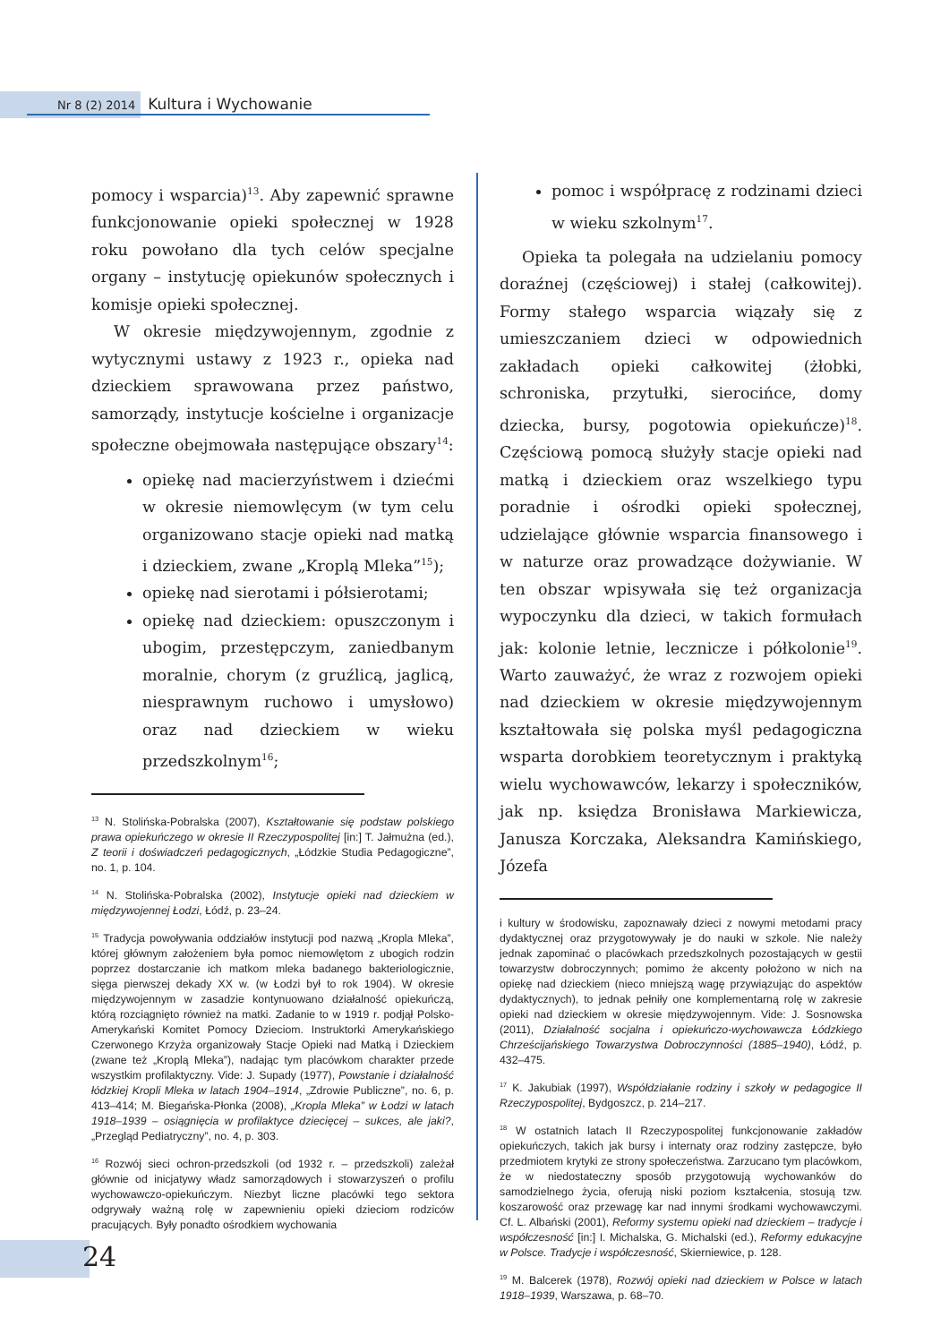Nr 8 (2) 2014 Kultura i Wychowanie
pomocy i wsparcia)<sup>13</sup>. Aby zapewnić sprawne funkcjonowanie opieki społecznej w 1928 roku powołano dla tych celów specjalne organy – instytucję opiekunów społecznych i komisje opieki społecznej.
W okresie międzywojennym, zgodnie z wytycznymi ustawy z 1923 r., opieka nad dzieckiem sprawowana przez państwo, samorządy, instytucje kościelne i organizacje społeczne obejmowała następujące obszary<sup>14</sup>:
opiekę nad macierzyństwem i dziećmi w okresie niemowlęcym (w tym celu organizowano stacje opieki nad matką i dzieckiem, zwane „Kroplą Mleka”<sup>15</sup>);
opiekę nad sierotami i półsierotami;
opiekę nad dzieckiem: opuszczonym i ubogim, przestępczym, zaniedbanym moralnie, chorym (z gruźlicą, jaglicą, niesprawnym ruchowo i umysłowo) oraz nad dzieckiem w wieku przedszkolnym<sup>16</sup>;
<sup>13</sup> N. Stolińska-Pobralska (2007), Kształtowanie się podstaw polskiego prawa opiekuńczego w okresie II Rzeczypospolitej [in:] T. Jałmużna (ed.), Z teorii i doświadczeń pedagogicznych, „Łódzkie Studia Pedagogiczne”, no. 1, p. 104.
<sup>14</sup> N. Stolińska-Pobralska (2002), Instytucje opieki nad dzieckiem w międzywojennej Łodzi, Łódź, p. 23–24.
<sup>15</sup> Tradycja powoływania oddziałów instytucji pod nazwą „Kropla Mleka”, której głównym założeniem była pomoc niemowlętom z ubogich rodzin poprzez dostarczanie ich matkom mleka badanego bakteriologicznie, sięga pierwszej dekady XX w. (w Łodzi był to rok 1904). W okresie międzywojennym w zasadzie kontynuowano działalność opiekuńczą, którą rozciągnięto również na matki. Zadanie to w 1919 r. podjął Polsko-Amerykański Komitet Pomocy Dzieciom. Instruktorki Amerykańskiego Czerwonego Krzyża organizowały Stacje Opieki nad Matką i Dzieckiem (zwane też „Kroplą Mleka”), nadając tym placówkom charakter przede wszystkim profilaktyczny. Vide: J. Supady (1977), Powstanie i działalność łódzkiej Kropli Mleka w latach 1904–1914, „Zdrowie Publiczne”, no. 6, p. 413–414; M. Biegańska-Płonka (2008), „Kropla Mleka” w Łodzi w latach 1918–1939 – osiągnięcia w profilaktyce dziecięcej – sukces, ale jaki?, „Przegląd Pediatryczny”, no. 4, p. 303.
<sup>16</sup> Rozwój sieci ochron-przedszkoli (od 1932 r. – przedszkoli) zależał głównie od inicjatywy władz samorządowych i stowarzyszeń o profilu wychowawczo-opiekuńczym. Niezbyt liczne placówki tego sektora odgrywały ważną rolę w zapewnieniu opieki dzieciom rodziców pracujących. Były ponadto ośrodkiem wychowania
pomoc i współpracę z rodzinami dzieci w wieku szkolnym<sup>17</sup>.
Opieka ta polegała na udzielaniu pomocy doraźnej (częściowej) i stałej (całkowitej). Formy stałego wsparcia wiązały się z umieszczaniem dzieci w odpowiednich zakładach opieki całkowitej (żłobki, schroniska, przytułki, sierocińce, domy dziecka, bursy, pogotowia opiekuńcze)<sup>18</sup>. Częściową pomocą służyły stacje opieki nad matką i dzieckiem oraz wszelkiego typu poradnie i ośrodki opieki społecznej, udzielające głównie wsparcia finansowego i w naturze oraz prowadzące dożywianie. W ten obszar wpisywała się też organizacja wypoczynku dla dzieci, w takich formułach jak: kolonie letnie, lecznicze i półkolonie<sup>19</sup>. Warto zauważyć, że wraz z rozwojem opieki nad dzieckiem w okresie międzywojennym kształtowała się polska myśl pedagogiczna wsparta dorobkiem teoretycznym i praktyką wielu wychowawców, lekarzy i społeczników, jak np. księdza Bronisława Markiewicza, Janusza Korczaka, Aleksandra Kamińskiego, Józefa
i kultury w środowisku, zapoznawały dzieci z nowymi metodami pracy dydaktycznej oraz przygotowywały je do nauki w szkole. Nie należy jednak zapominać o placówkach przedszkolnych pozostających w gestii towarzystw dobroczynnych; pomimo że akcenty położono w nich na opiekę nad dzieckiem (nieco mniejszą wagę przywiązując do aspektów dydaktycznych), to jednak pełniły one komplementarną rolę w zakresie opieki nad dzieckiem w okresie międzywojennym. Vide: J. Sosnowska (2011), Działalność socjalna i opiekuńczo-wychowawcza Łódzkiego Chrześcijańskiego Towarzystwa Dobroczynności (1885–1940), Łódź, p. 432–475.
<sup>17</sup> K. Jakubiak (1997), Współdziałanie rodziny i szkoły w pedagogice II Rzeczypospolitej, Bydgoszcz, p. 214–217.
<sup>18</sup> W ostatnich latach II Rzeczypospolitej funkcjonowanie zakładów opiekuńczych, takich jak bursy i internaty oraz rodziny zastępcze, było przedmiotem krytyki ze strony społeczeństwa. Zarzucano tym placówkom, że w niedostateczny sposób przygotowują wychowanków do samodzielnego życia, oferują niski poziom kształcenia, stosują tzw. koszarowość oraz przewagę kar nad innymi środkami wychowawczymi. Cf. L. Albański (2001), Reformy systemu opieki nad dzieckiem – tradycje i współczesność [in:] I. Michalska, G. Michalski (ed.), Reformy edukacyjne w Polsce. Tradycje i współczesność, Skierniewice, p. 128.
<sup>19</sup> M. Balcerek (1978), Rozwój opieki nad dzieckiem w Polsce w latach 1918–1939, Warszawa, p. 68–70.
24